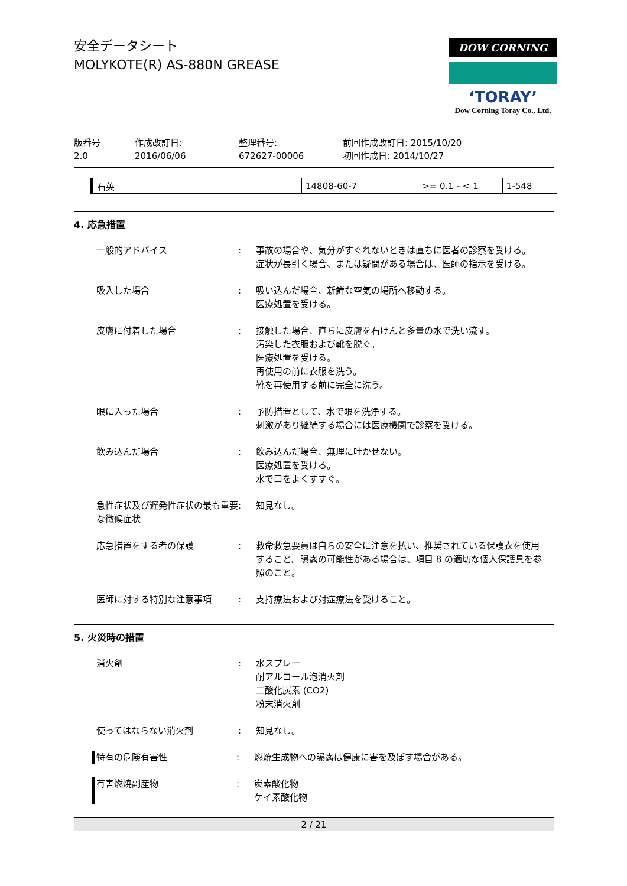安全データシート
MOLYKOTE(R) AS-880N GREASE
DOW CORNING
‘TORAY’
Dow Corning Toray Co., Ltd.
版番号
2.0
作成改訂日:
2016/06/06
整理番号:
672627-00006
前回作成改訂日: 2015/10/20
初回作成日: 2014/10/27
| 石英 | 14808-60-7 | >= 0.1 - < 1 | 1-548 |
4. 応急措置
一般的アドバイス : 事故の場合や、気分がすぐれないときは直ちに医者の診察を受ける。
症状が長引く場合、または疑問がある場合は、医師の指示を受ける。
吸入した場合 : 吸い込んだ場合、新鮮な空気の場所へ移動する。
医療処置を受ける。
皮膚に付着した場合 : 接触した場合、直ちに皮膚を石けんと多量の水で洗い流す。
汚染した衣服および靴を脱ぐ。
医療処置を受ける。
再使用の前に衣服を洗う。
靴を再使用する前に完全に洗う。
眼に入った場合 : 予防措置として、水で眼を洗浄する。
刺激があり継続する場合には医療機関で診察を受ける。
飲み込んだ場合 : 飲み込んだ場合、無理に吐かせない。
医療処置を受ける。
水で口をよくすすぐ。
急性症状及び遅発性症状の最も重要な徴候症状
: 知見なし。
応急措置をする者の保護 : 救命救急要員は自らの安全に注意を払い、推奨されている保護衣を使用すること。曝露の可能性がある場合は、項目 8 の適切な個人保護具を参照のこと。
医師に対する特別な注意事項 : 支持療法および対症療法を受けること。
5. 火災時の措置
消火剤 : 水スプレー
耐アルコール泡消火剤
二酸化炭素 (CO2)
粉末消火剤
使ってはならない消火剤 : 知見なし。
特有の危険有害性 : 燃焼生成物への曝露は健康に害を及ぼす場合がある。
有害燃焼副産物 : 炭素酸化物
ケイ素酸化物
2 / 21